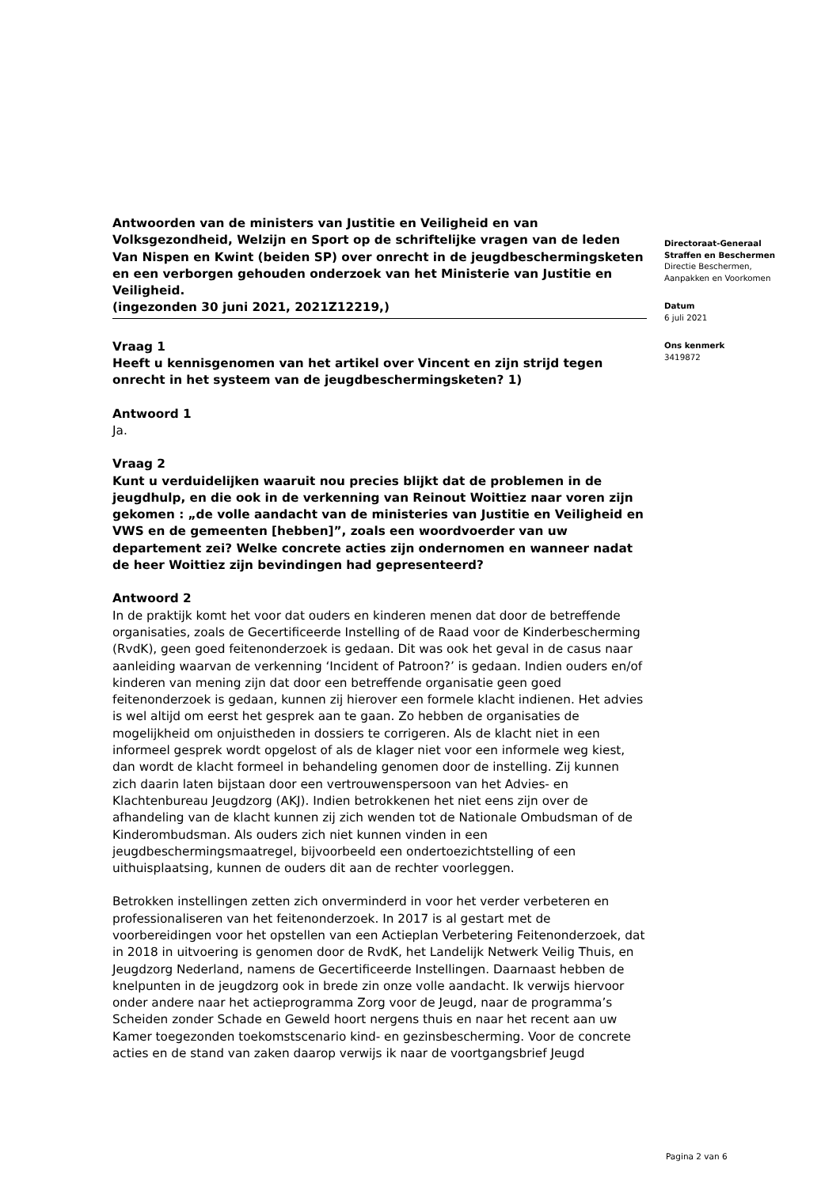Antwoorden van de ministers van Justitie en Veiligheid en van Volksgezondheid, Welzijn en Sport op de schriftelijke vragen van de leden Van Nispen en Kwint (beiden SP) over onrecht in de jeugdbeschermingsketen en een verborgen gehouden onderzoek van het Ministerie van Justitie en Veiligheid.
(ingezonden 30 juni 2021, 2021Z12219,)
Vraag 1
Heeft u kennisgenomen van het artikel over Vincent en zijn strijd tegen onrecht in het systeem van de jeugdbeschermingsketen? 1)
Antwoord 1
Ja.
Vraag 2
Kunt u verduidelijken waaruit nou precies blijkt dat de problemen in de jeugdhulp, en die ook in de verkenning van Reinout Woittiez naar voren zijn gekomen : „de volle aandacht van de ministeries van Justitie en Veiligheid en VWS en de gemeenten [hebben]”, zoals een woordvoerder van uw departement zei? Welke concrete acties zijn ondernomen en wanneer nadat de heer Woittiez zijn bevindingen had gepresenteerd?
Antwoord 2
In de praktijk komt het voor dat ouders en kinderen menen dat door de betreffende organisaties, zoals de Gecertificeerde Instelling of de Raad voor de Kinderbescherming (RvdK), geen goed feitenonderzoek is gedaan. Dit was ook het geval in de casus naar aanleiding waarvan de verkenning ‘Incident of Patroon?’ is gedaan. Indien ouders en/of kinderen van mening zijn dat door een betreffende organisatie geen goed feitenonderzoek is gedaan, kunnen zij hierover een formele klacht indienen. Het advies is wel altijd om eerst het gesprek aan te gaan. Zo hebben de organisaties de mogelijkheid om onjuistheden in dossiers te corrigeren. Als de klacht niet in een informeel gesprek wordt opgelost of als de klager niet voor een informele weg kiest, dan wordt de klacht formeel in behandeling genomen door de instelling. Zij kunnen zich daarin laten bijstaan door een vertrouwenspersoon van het Advies- en Klachtenbureau Jeugdzorg (AKJ). Indien betrokkenen het niet eens zijn over de afhandeling van de klacht kunnen zij zich wenden tot de Nationale Ombudsman of de Kinderombudsman. Als ouders zich niet kunnen vinden in een jeugdbeschermingsmaatregel, bijvoorbeeld een ondertoezichtstelling of een uithuisplaatsing, kunnen de ouders dit aan de rechter voorleggen.
Betrokken instellingen zetten zich onverminderd in voor het verder verbeteren en professionaliseren van het feitenonderzoek. In 2017 is al gestart met de voorbereidingen voor het opstellen van een Actieplan Verbetering Feitenonderzoek, dat in 2018 in uitvoering is genomen door de RvdK, het Landelijk Netwerk Veilig Thuis, en Jeugdzorg Nederland, namens de Gecertificeerde Instellingen. Daarnaast hebben de knelpunten in de jeugdzorg ook in brede zin onze volle aandacht. Ik verwijs hiervoor onder andere naar het actieprogramma Zorg voor de Jeugd, naar de programma’s Scheiden zonder Schade en Geweld hoort nergens thuis en naar het recent aan uw Kamer toegezonden toekomstscenario kind- en gezinsbescherming. Voor de concrete acties en de stand van zaken daarop verwijs ik naar de voortgangsbrief Jeugd
Directoraat-Generaal Straffen en Beschermen
Directie Beschermen, Aanpakken en Voorkomen
Datum
6 juli 2021
Ons kenmerk
3419872
Pagina 2 van 6